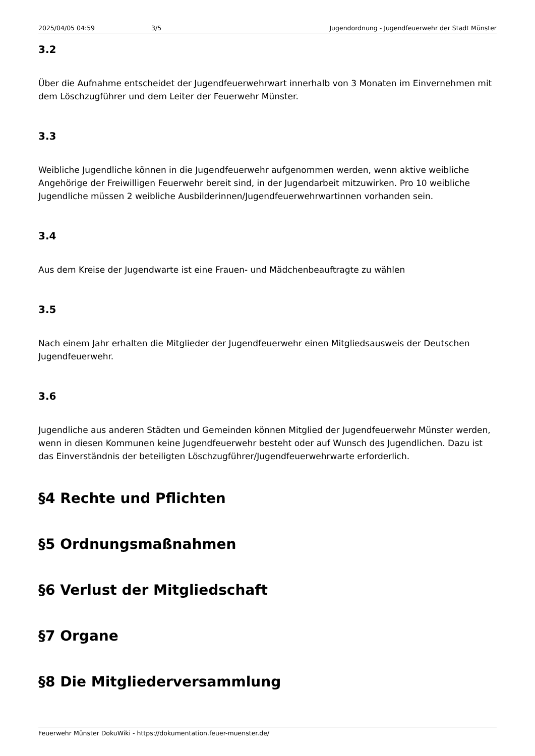2025/04/05 04:59 3/5 Jugendordnung - Jugendfeuerwehr der Stadt Münster
3.2
Über die Aufnahme entscheidet der Jugendfeuerwehrwart innerhalb von 3 Monaten im Einvernehmen mit dem Löschzugführer und dem Leiter der Feuerwehr Münster.
3.3
Weibliche Jugendliche können in die Jugendfeuerwehr aufgenommen werden, wenn aktive weibliche Angehörige der Freiwilligen Feuerwehr bereit sind, in der Jugendarbeit mitzuwirken. Pro 10 weibliche Jugendliche müssen 2 weibliche Ausbilderinnen/Jugendfeuerwehrwartinnen vorhanden sein.
3.4
Aus dem Kreise der Jugendwarte ist eine Frauen- und Mädchenbeauftragte zu wählen
3.5
Nach einem Jahr erhalten die Mitglieder der Jugendfeuerwehr einen Mitgliedsausweis der Deutschen Jugendfeuerwehr.
3.6
Jugendliche aus anderen Städten und Gemeinden können Mitglied der Jugendfeuerwehr Münster werden, wenn in diesen Kommunen keine Jugendfeuerwehr besteht oder auf Wunsch des Jugendlichen. Dazu ist das Einverständnis der beteiligten Löschzugführer/Jugendfeuerwehrwarte erforderlich.
§4 Rechte und Pflichten
§5 Ordnungsmaßnahmen
§6 Verlust der Mitgliedschaft
§7 Organe
§8 Die Mitgliederversammlung
Feuerwehr Münster DokuWiki - https://dokumentation.feuer-muenster.de/